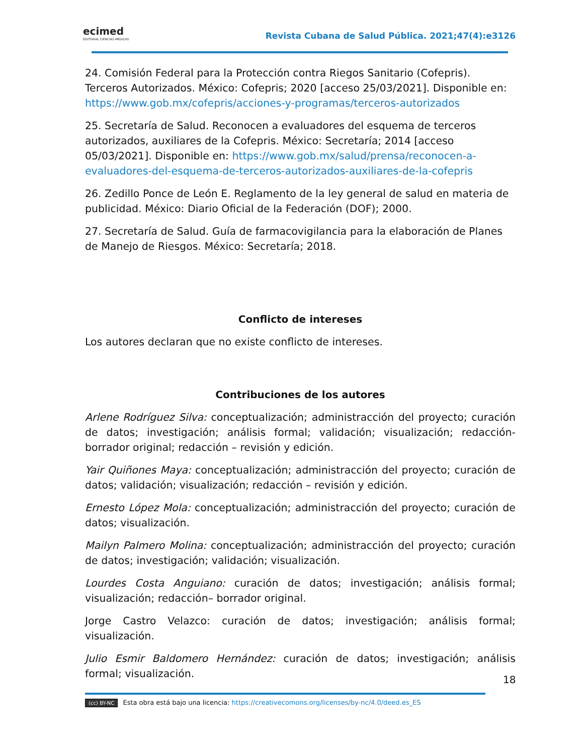ecimed
EDITORIAL CIENCIAS MÉDICAS
Revista Cubana de Salud Pública. 2021;47(4):e3126
24. Comisión Federal para la Protección contra Riegos Sanitario (Cofepris). Terceros Autorizados. México: Cofepris; 2020 [acceso 25/03/2021]. Disponible en: https://www.gob.mx/cofepris/acciones-y-programas/terceros-autorizados
25. Secretaría de Salud. Reconocen a evaluadores del esquema de terceros autorizados, auxiliares de la Cofepris. México: Secretaría; 2014 [acceso 05/03/2021]. Disponible en: https://www.gob.mx/salud/prensa/reconocen-a-evaluadores-del-esquema-de-terceros-autorizados-auxiliares-de-la-cofepris
26. Zedillo Ponce de León E. Reglamento de la ley general de salud en materia de publicidad. México: Diario Oficial de la Federación (DOF); 2000.
27. Secretaría de Salud. Guía de farmacovigilancia para la elaboración de Planes de Manejo de Riesgos. México: Secretaría; 2018.
Conflicto de intereses
Los autores declaran que no existe conflicto de intereses.
Contribuciones de los autores
Arlene Rodríguez Silva: conceptualización; administracción del proyecto; curación de datos; investigación; análisis formal; validación; visualización; redacción-borrador original; redacción – revisión y edición.
Yair Quiñones Maya: conceptualización; administracción del proyecto; curación de datos; validación; visualización; redacción – revisión y edición.
Ernesto López Mola: conceptualización; administracción del proyecto; curación de datos; visualización.
Mailyn Palmero Molina: conceptualización; administracción del proyecto; curación de datos; investigación; validación; visualización.
Lourdes Costa Anguiano: curación de datos; investigación; análisis formal; visualización; redacción– borrador original.
Jorge Castro Velazco: curación de datos; investigación; análisis formal; visualización.
Julio Esmir Baldomero Hernández: curación de datos; investigación; análisis formal; visualización.
18
(cc) BY-NC Esta obra está bajo una licencia: https://creativecomons.org/licenses/by-nc/4.0/deed.es_ES